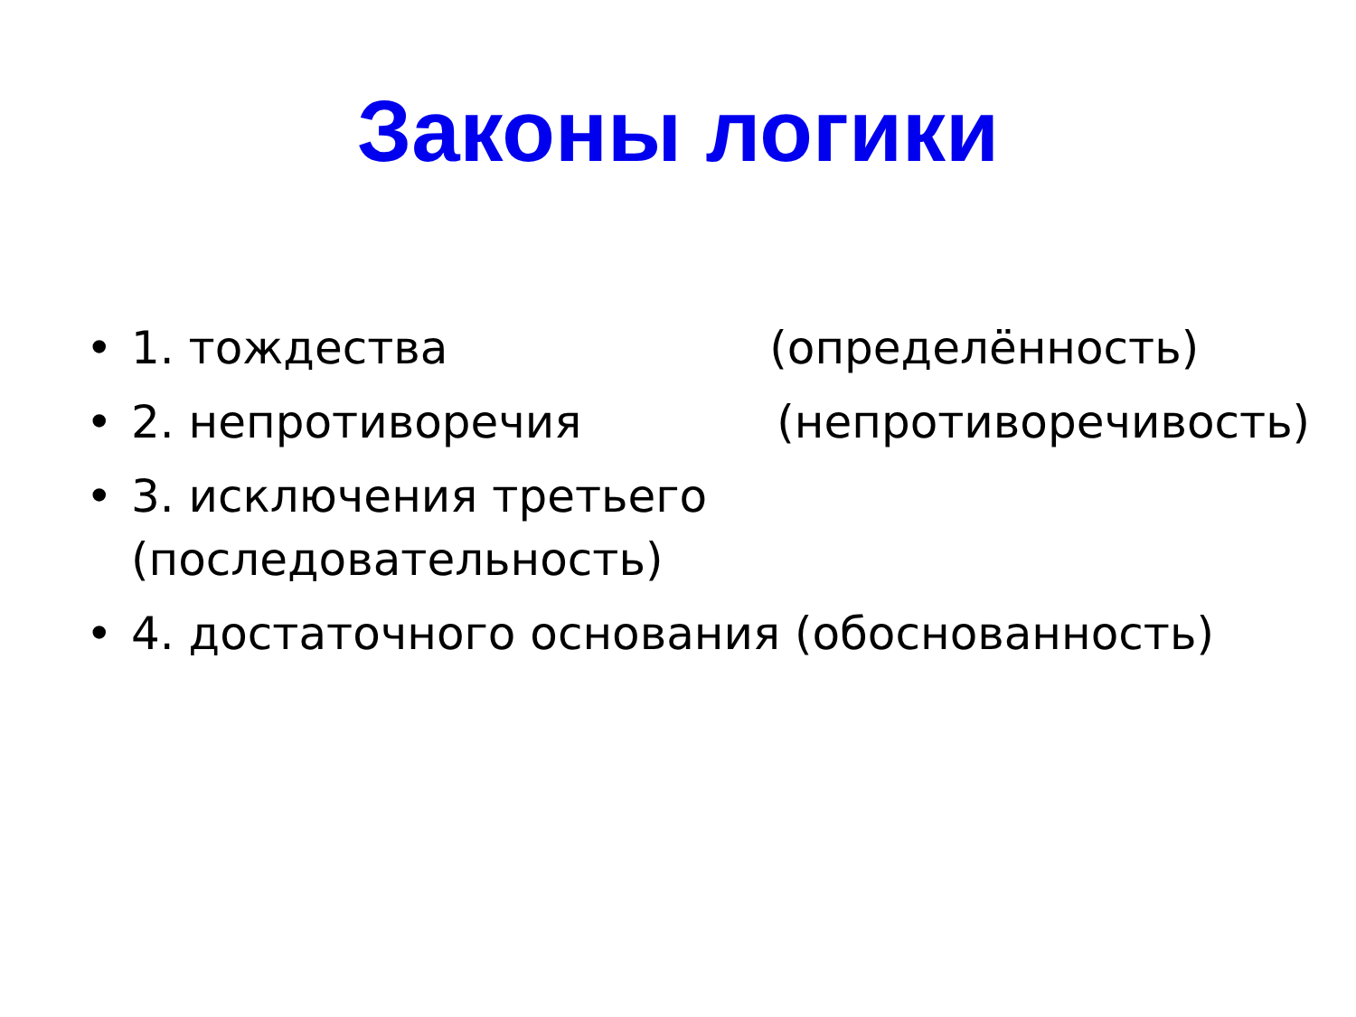Законы логики
• 1. тождества (определённость)
• 2. непротиворечия (непротиворечивость)
• 3. исключения третьего
(последовательность)
• 4. достаточного основания (обоснованность)